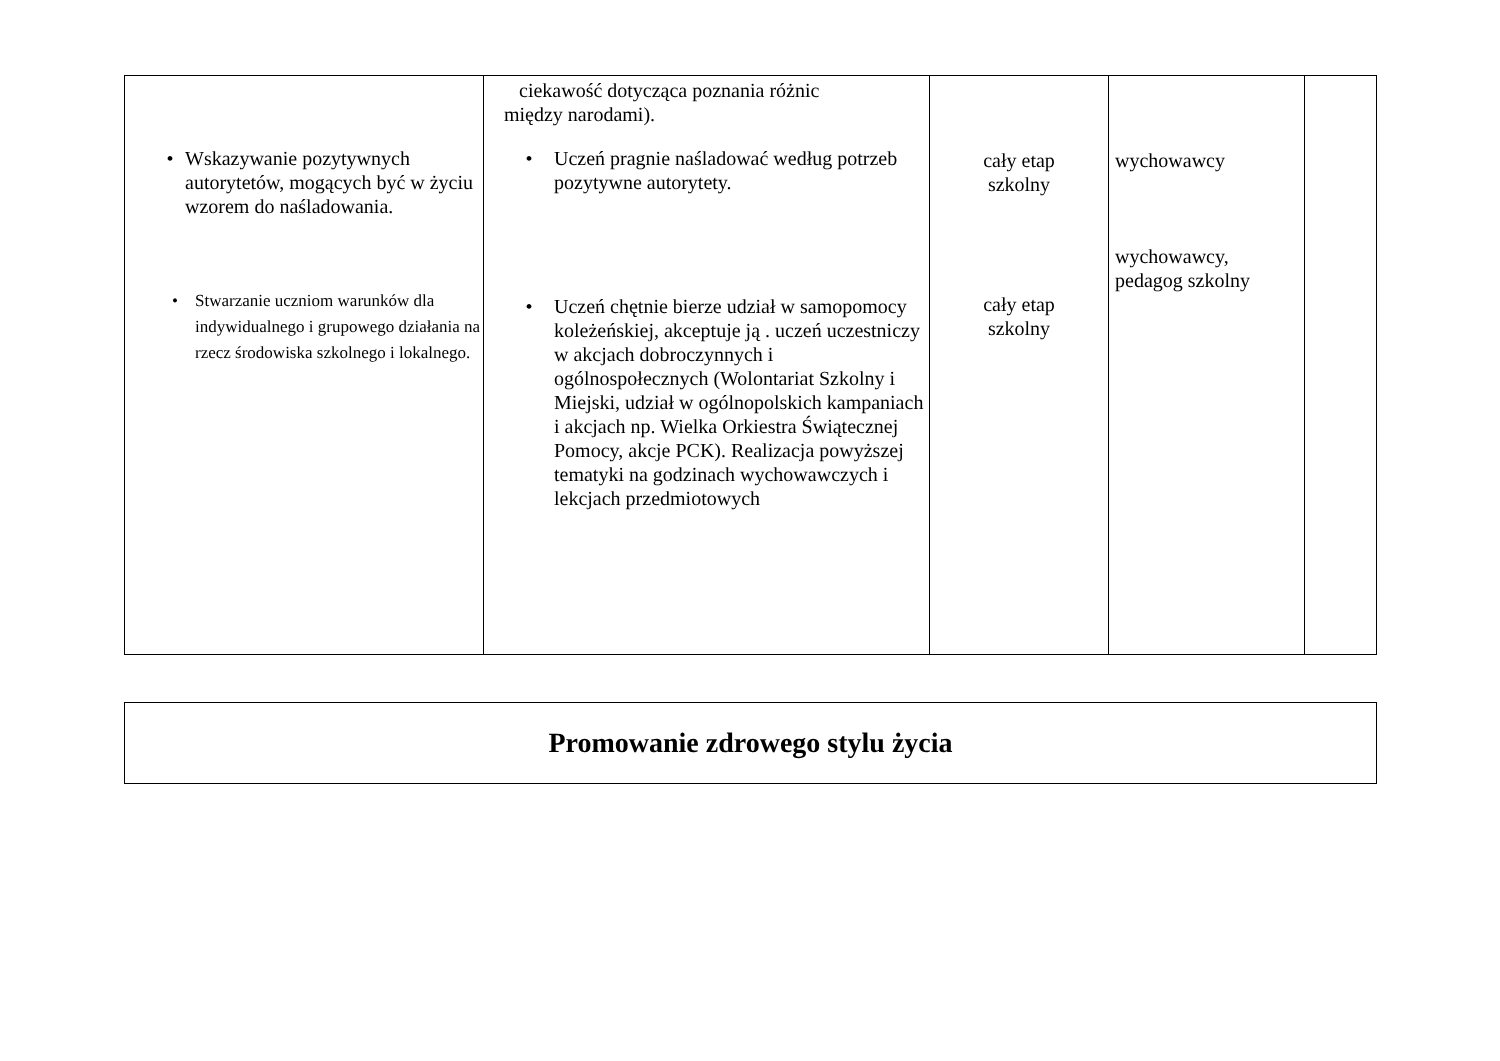| • Wskazywanie pozytywnych autorytetów, mogących być w życiu wzorem do naśladowania. • Stwarzanie uczniom warunków dla indywidualnego i grupowego działania na rzecz środowiska szkolnego i lokalnego. | ciekawość dotycząca poznania różnic między narodami). • Uczeń pragnie naśladować według potrzeb pozytywne autorytety. • Uczeń chętnie bierze udział w samopomocy koleżeńskiej, akceptuje ją . uczeń uczestniczy w akcjach dobroczynnych i ogólnospołecznych (Wolontariat Szkolny i Miejski, udział w ogólnopolskich kampaniach i akcjach np. Wielka Orkiestra Świątecznej Pomocy, akcje PCK). Realizacja powyższej tematyki na godzinach wychowawczych i lekcjach przedmiotowych | cały etap szkolny cały etap szkolny | wychowawcy wychowawcy, pedagog szkolny | |
| Promowanie zdrowego stylu życia |